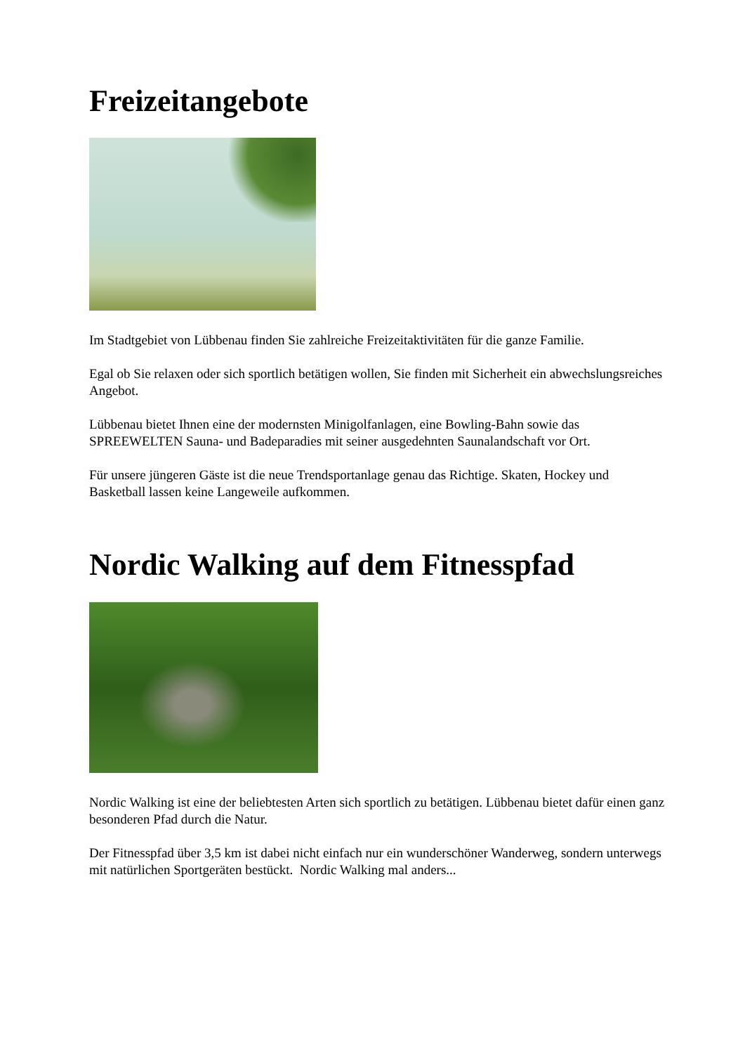Freizeitangebote
Im Stadtgebiet von Lübbenau finden Sie zahlreiche Freizeitaktivitäten für die ganze Familie.
Egal ob Sie relaxen oder sich sportlich betätigen wollen, Sie finden mit Sicherheit ein abwechslungsreiches Angebot.
Lübbenau bietet Ihnen eine der modernsten Minigolfanlagen, eine Bowling-Bahn sowie das SPREEWELTEN Sauna- und Badeparadies mit seiner ausgedehnten Saunalandschaft vor Ort.
Für unsere jüngeren Gäste ist die neue Trendsportanlage genau das Richtige. Skaten, Hockey und Basketball lassen keine Langeweile aufkommen.
Nordic Walking auf dem Fitnesspfad
Nordic Walking ist eine der beliebtesten Arten sich sportlich zu betätigen. Lübbenau bietet dafür einen ganz besonderen Pfad durch die Natur.
Der Fitnesspfad über 3,5 km ist dabei nicht einfach nur ein wunderschöner Wanderweg, sondern unterwegs mit natürlichen Sportgeräten bestückt. Nordic Walking mal anders...